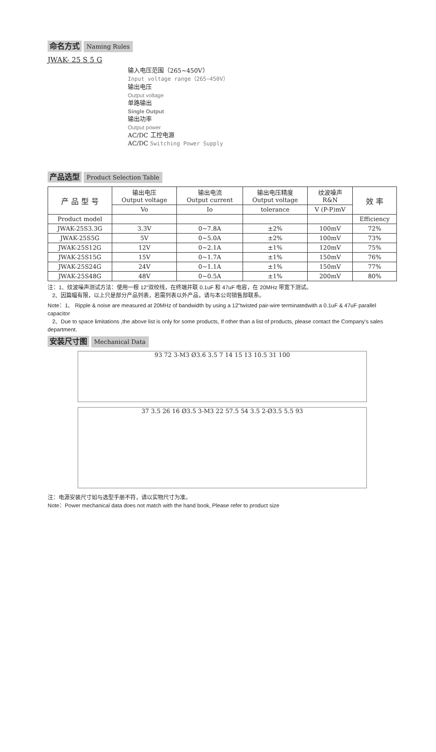命名方式 Naming Rules
JWAK- 25 S 5 G
输入电压范围（265~450V）
Input voltage range（265~450V）
输出电压
Output voltage
单路输出
Single Output
输出功率
Output power
AC/DC 工控电源
AC/DC Switching Power Supply
产品选型 Product Selection Table
| 产 品 型 号 | 输出电压 Output voltage | 输出电流 Output current | 输出电压精度 Output voltage | 纹波噪声 R&N | 效 率 |
| --- | --- | --- | --- | --- | --- |
| | Vo | Io | tolerance | V (P-P)mV | |
| Product model | | | | | Efficiency |
| JWAK-25S3.3G | 3.3V | 0~7.8A | ±2% | 100mV | 72% |
| JWAK-25S5G | 5V | 0~5.0A | ±2% | 100mV | 73% |
| JWAK-25S12G | 12V | 0~2.1A | ±1% | 120mV | 75% |
| JWAK-25S15G | 15V | 0~1.7A | ±1% | 150mV | 76% |
| JWAK-25S24G | 24V | 0~1.1A | ±1% | 150mV | 77% |
| JWAK-25S48G | 48V | 0~0.5A | ±1% | 200mV | 80% |
注：1、纹波噪声测试方法：使用一根 12”双绞线，在终端并联 0.1uF 和 47uF 电容，在 20MHz 带宽下测试。
2、因篇幅有限，以上只是部分产品列表，若需列表以外产品，请与本公司销售部联系。
Note：1、 Ripple & noise are measured at 20MHz of bandwidth by using a 12"twisted pair-wire terminatedwith a 0.1uF & 47uF parallel capacitor
2、Due to space limitations ,the above list is only for some products, If other than a list of products, please contact the Company's sales department.
安装尺寸图 Mechanical Data
93 72 3-M3 Ø3.6 3.5 7 14 15 13 10.5 31 100
37 3.5 26 16 Ø3.5 3-M3 22 57.5 54 3.5 2-Ø3.5 5.5 93
注：电源安装尺寸如与选型手册不符，请以实物尺寸为准。
Note：Power mechanical data does not match with the hand book, Please refer to product size